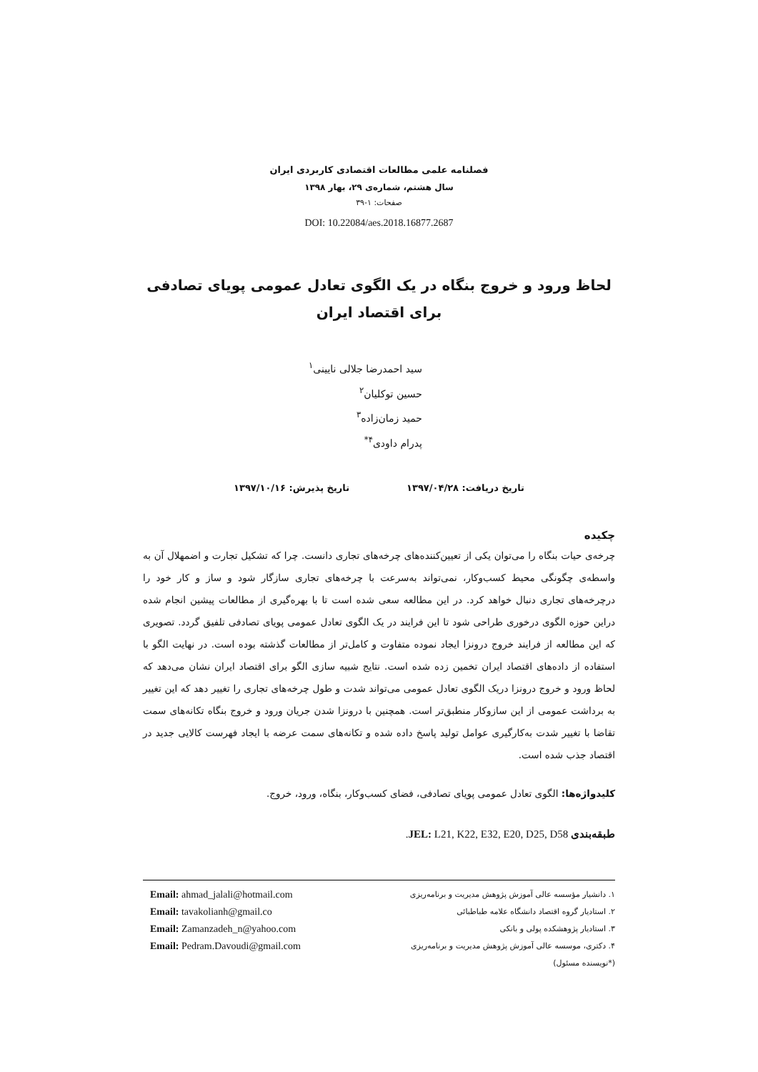فصلنامه علمی مطالعات اقتصادی کاربردی ایران
سال هشتم، شماره‌ی ۲۹، بهار ۱۳۹۸
صفحات: ۱-۳۹
DOI: 10.22084/aes.2018.16877.2687
لحاظ ورود و خروج بنگاه در یک الگوی تعادل عمومی پویای تصادفی
برای اقتصاد ایران
سید احمدرضا جلالی نایینی<sup>۱</sup>
حسین توکلیان<sup>۲</sup>
حمید زمان‌زاده<sup>۳</sup>
پدرام داودی<sup>۴*</sup>
تاریخ دریافت: ۱۳۹۷/۰۴/۲۸ تاریخ پذیرش: ۱۳۹۷/۱۰/۱۶
چکیده
چرخه‌ی حیات بنگاه را می‌توان یکی از تعیین‌کننده‌های چرخه‌های تجاری دانست. چرا که تشکیل تجارت و اضمهلال آن به واسطه‌ی چگونگی محیط کسب‌وکار، نمی‌تواند به‌سرعت با چرخه‌های تجاری سازگار شود و ساز و کار خود را درچرخه‌های تجاری دنبال خواهد کرد. در این مطالعه سعی شده است تا با بهره‌گیری از مطالعات پیشین انجام شده دراین حوزه الگوی درخوری طراحی شود تا این فرایند در یک الگوی تعادل عمومی پویای تصادفی تلفیق گردد. تصویری که این مطالعه از فرایند خروج درونزا ایجاد نموده متفاوت و کامل‌تر از مطالعات گذشته بوده است. در نهایت الگو با استفاده از داده‌های اقتصاد ایران تخمین زده شده است. نتایج شبیه سازی الگو برای اقتصاد ایران نشان می‌دهد که لحاظ ورود و خروج درونزا دریک الگوی تعادل عمومی می‌تواند شدت و طول چرخه‌های تجاری را تغییر دهد که این تغییر به برداشت عمومی از این سازوکار منطبق‌تر است. همچنین با درونزا شدن جریان ورود و خروج بنگاه تکانه‌های سمت تقاضا با تغییر شدت به‌کارگیری عوامل تولید پاسخ داده شده و تکانه‌های سمت عرضه با ایجاد فهرست کالایی جدید در اقتصاد جذب شده است.
کلیدواژه‌ها: الگوی تعادل عمومی پویای تصادفی، فضای کسب‌وکار، بنگاه، ورود، خروج.
طبقه‌بندی JEL: L21, K22, E32, E20, D25, D58.
۱. دانشیار مؤسسه عالی آموزش پژوهش مدیریت و برنامه‌ریزی
۲. استادیار گروه اقتصاد دانشگاه علامه طباطبائی
۳. استادیار پژوهشکده پولی و بانکی
۴. دکتری، موسسه عالی آموزش پژوهش مدیریت و برنامه‌ریزی
(*نویسنده مسئول)
Email: ahmad_jalali@hotmail.com
Email: tavakolianh@gmail.co
Email: Zamanzadeh_n@yahoo.com
Email: Pedram.Davoudi@gmail.com